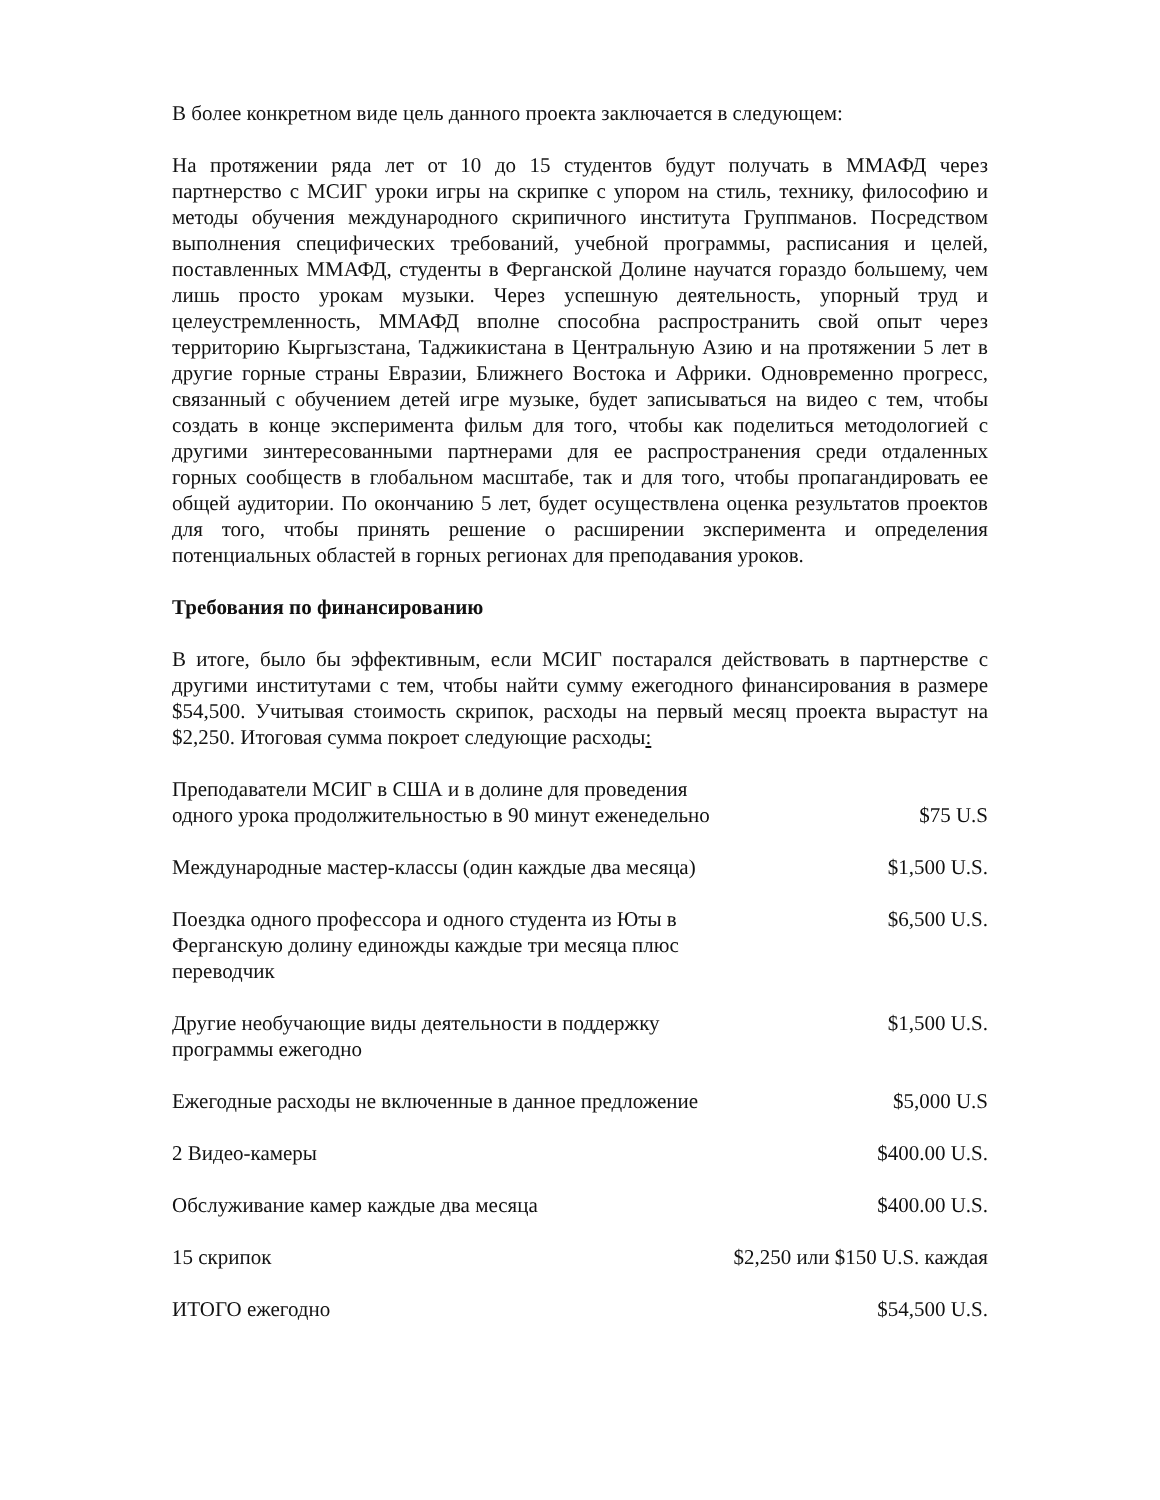В более конкретном виде цель данного проекта заключается в следующем:
На протяжении ряда лет от 10 до 15 студентов будут получать в ММАФД через партнерство с МСИГ уроки игры на скрипке с упором на стиль, технику, философию и методы обучения международного скрипичного института Группманов. Посредством выполнения специфических требований, учебной программы, расписания и целей, поставленных ММАФД, студенты в Ферганской Долине научатся гораздо большему, чем лишь просто урокам музыки. Через успешную деятельность, упорный труд и целеустремленность, ММАФД вполне способна распространить свой опыт через территорию Кыргызстана, Таджикистана в Центральную Азию и на протяжении 5 лет в другие горные страны Евразии, Ближнего Востока и Африки. Одновременно прогресс, связанный с обучением детей игре музыке, будет записываться на видео с тем, чтобы создать в конце эксперимента фильм для того, чтобы как поделиться методологией с другими зинтересованными партнерами для ее распространения среди отдаленных горных сообществ в глобальном масштабе, так и для того, чтобы пропагандировать ее общей аудитории. По окончанию 5 лет, будет осуществлена оценка результатов проектов для того, чтобы принять решение о расширении эксперимента и определения потенциальных областей в горных регионах для преподавания уроков.
Требования по финансированию
В итоге, было бы эффективным, если МСИГ постарался действовать в партнерстве с другими институтами с тем, чтобы найти сумму ежегодного финансирования в размере $54,500. Учитывая стоимость скрипок, расходы на первый месяц проекта вырастут на $2,250. Итоговая сумма покроет следующие расходы:
| Преподаватели МСИГ в США и в долине для проведения одного урока продолжительностью в 90 минут еженедельно | $75 U.S |
| Международные мастер-классы (один каждые два месяца) | $1,500 U.S. |
| Поездка одного профессора и одного студента из Юты в Ферганскую долину единожды каждые три месяца плюс переводчик | $6,500 U.S. |
| Другие необучающие виды деятельности в поддержку программы ежегодно | $1,500 U.S. |
| Ежегодные расходы не включенные в данное предложение | $5,000 U.S |
| 2 Видео-камеры | $400.00 U.S. |
| Обслуживание камер каждые два месяца | $400.00 U.S. |
| 15 скрипок | $2,250 или $150 U.S. каждая |
| ИТОГО ежегодно | $54,500 U.S. |